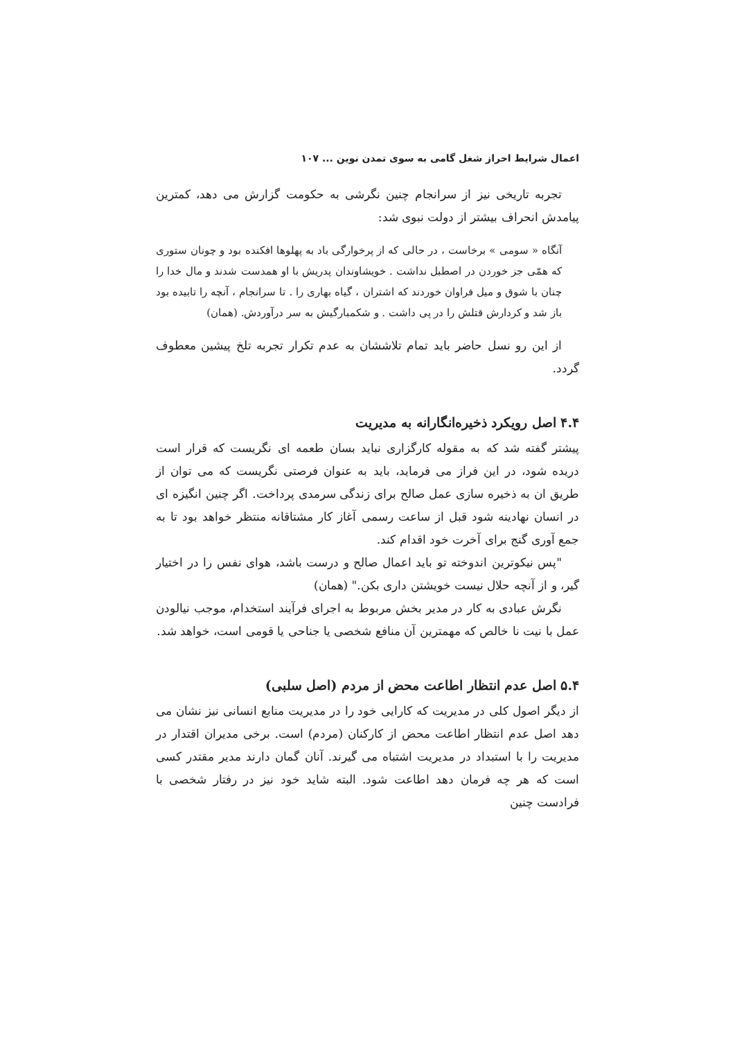اعمال شرایط احراز شغل گامی به سوی تمدن نوین ... ۱۰۷
تجربه تاریخی نیز از سرانجام چنین نگرشی به حکومت گزارش می دهد، کمترین پیامدش انحراف بیشتر از دولت نبوی شد:
آنگاه « سومی » برخاست ، در حالی که از پرخوارگی باد به پهلوها افکنده بود و چونان ستوری که همّی جز خوردن در اصطبل نداشت . خویشاوندان پدریش با او همدست شدند و مال خدا را چنان با شوق و میل فراوان خوردند که اشتران ، گیاه بهاری را . تا سرانجام ، آنچه را تابیده بود باز شد و کردارش قتلش را در پی داشت . و شکمبارگیش به سر درآوردش. (همان)
از این رو نسل حاضر باید تمام تلاششان به عدم تکرار تجربه تلخ پیشین معطوف گردد.
۴.۴ اصل رویکرد ذخیره‌انگارانه به مدیریت
پیشتر گفته شد که به مقوله کارگزاری نباید بسان طعمه ای نگریست که قرار است دریده شود، در این فراز می فرماید، باید به عنوان فرصتی نگریست که می توان از طریق ان به ذخیره سازی عمل صالح برای زندگی سرمدی پرداخت. اگر چنین انگیزه ای در انسان نهادینه شود قبل از ساعت رسمی آغاز کار مشتاقانه منتظر خواهد بود تا به جمع آوری گنج برای آخرت خود اقدام کند.
"پس نیکوترین اندوخته تو باید اعمال صالح و درست باشد، هوای نفس را در اختیار گیر، و از آنچه حلال نیست خویشتن داری بکن." (همان)
نگرش عبادی به کار در مدیر بخش مربوط به اجرای فرآیند استخدام، موجب نیالودن عمل با نیت نا خالص که مهمترین آن منافع شخصی یا جناحی یا قومی است، خواهد شد.
۵.۴ اصل عدم انتظار اطاعت محض از مردم (اصل سلبی)
از دیگر اصول کلی در مدیریت که کارایی خود را در مدیریت منابع انسانی نیز نشان می دهد اصل عدم انتظار اطاعت محض از کارکنان (مردم) است. برخی مدیران اقتدار در مدیریت را با استبداد در مدیریت اشتباه می گیرند. آنان گمان دارند مدیر مقتدر کسی است که هر چه فرمان دهد اطاعت شود. البته شاید خود نیز در رفتار شخصی با فرادست چنین